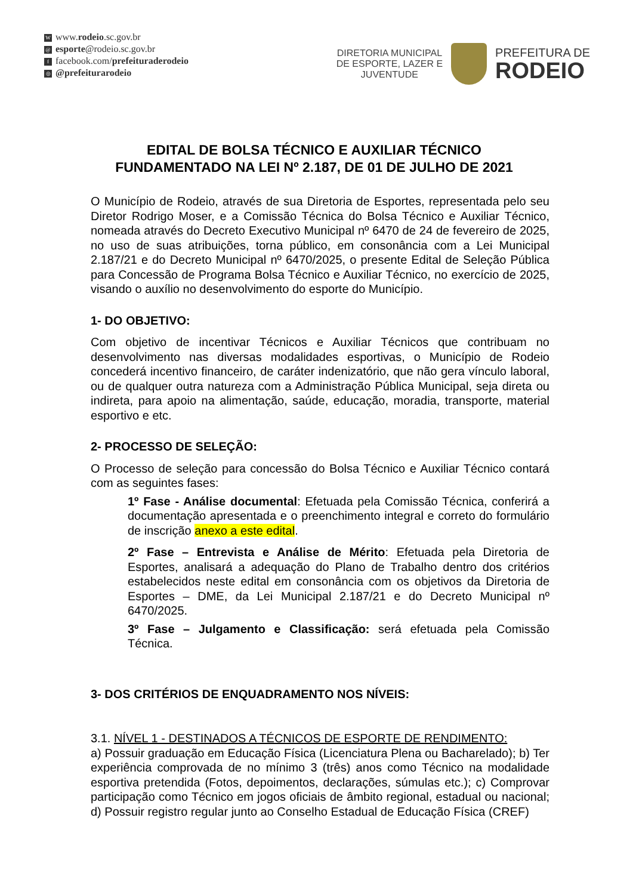Wwww.rodeio.sc.gov.br
@ esporte@rodeio.sc.gov.br
ffacebook.com/prefeituraderodeio
◎ @prefeiturarodeio
DIRETORIA MUNICIPAL
DE ESPORTE, LAZER E
JUVENTUDE
PREFEITURA DE
RODEIO
EDITAL DE BOLSA TÉCNICO E AUXILIAR TÉCNICO
FUNDAMENTADO NA LEI Nº 2.187, DE 01 DE JULHO DE 2021
O Município de Rodeio, através de sua Diretoria de Esportes, representada pelo seu Diretor Rodrigo Moser, e a Comissão Técnica do Bolsa Técnico e Auxiliar Técnico, nomeada através do Decreto Executivo Municipal nº 6470 de 24 de fevereiro de 2025, no uso de suas atribuições, torna público, em consonância com a Lei Municipal 2.187/21 e do Decreto Municipal nº 6470/2025, o presente Edital de Seleção Pública para Concessão de Programa Bolsa Técnico e Auxiliar Técnico, no exercício de 2025, visando o auxílio no desenvolvimento do esporte do Município.
1- DO OBJETIVO:
Com objetivo de incentivar Técnicos e Auxiliar Técnicos que contribuam no desenvolvimento nas diversas modalidades esportivas, o Município de Rodeio concederá incentivo financeiro, de caráter indenizatório, que não gera vínculo laboral, ou de qualquer outra natureza com a Administração Pública Municipal, seja direta ou indireta, para apoio na alimentação, saúde, educação, moradia, transporte, material esportivo e etc.
2- PROCESSO DE SELEÇÃO:
O Processo de seleção para concessão do Bolsa Técnico e Auxiliar Técnico contará com as seguintes fases:
1º Fase - Análise documental: Efetuada pela Comissão Técnica, conferirá a documentação apresentada e o preenchimento integral e correto do formulário de inscrição anexo a este edital.
2º Fase – Entrevista e Análise de Mérito: Efetuada pela Diretoria de Esportes, analisará a adequação do Plano de Trabalho dentro dos critérios estabelecidos neste edital em consonância com os objetivos da Diretoria de Esportes – DME, da Lei Municipal 2.187/21 e do Decreto Municipal nº 6470/2025.
3º Fase – Julgamento e Classificação: será efetuada pela Comissão Técnica.
3- DOS CRITÉRIOS DE ENQUADRAMENTO NOS NÍVEIS:
3.1. NÍVEL 1 - DESTINADOS A TÉCNICOS DE ESPORTE DE RENDIMENTO:
a) Possuir graduação em Educação Física (Licenciatura Plena ou Bacharelado); b) Ter experiência comprovada de no mínimo 3 (três) anos como Técnico na modalidade esportiva pretendida (Fotos, depoimentos, declarações, súmulas etc.); c) Comprovar participação como Técnico em jogos oficiais de âmbito regional, estadual ou nacional; d) Possuir registro regular junto ao Conselho Estadual de Educação Física (CREF)